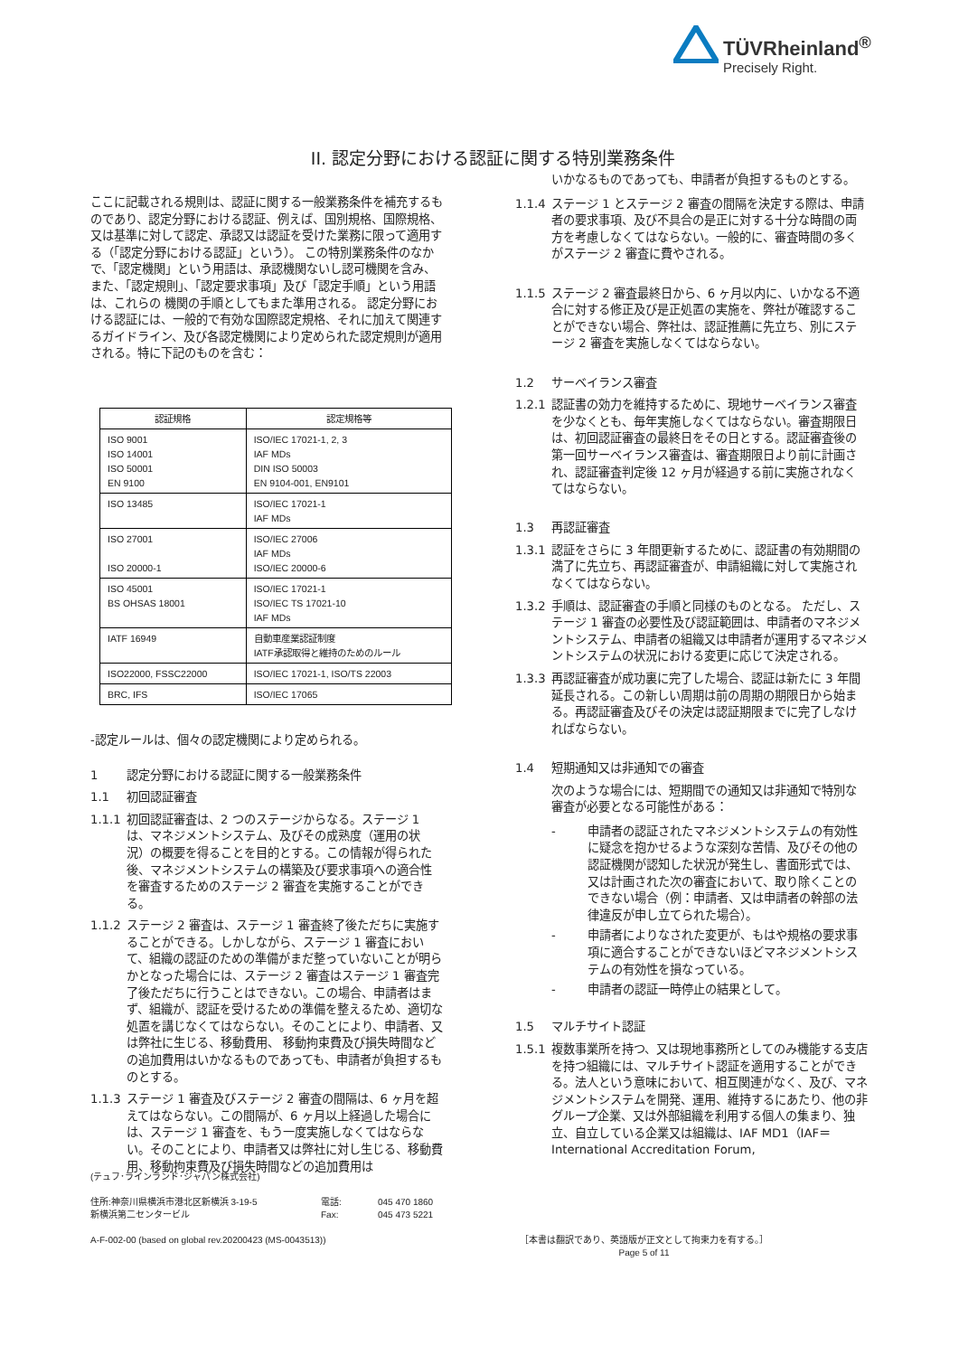TÜVRheinland<sup>®</sup>
Precisely Right.
II. 認定分野における認証に関する特別業務条件
ここに記載される規則は、認証に関する一般業務条件を補充するものであり、認定分野における認証、例えば、国別規格、国際規格、又は基準に対して認定、承認又は認証を受けた業務に限って適用する（「認定分野における認証」という）。 この特別業務条件のなかで、「認定機関」という用語は、承認機関ないし認可機関を含み、また、「認定規則」、「認定要求事項」及び「認定手順」という用語は、これらの 機関の手順としてもまた準用される。 認定分野における認証には、一般的で有効な国際認定規格、それに加えて関連するガイドライン、及び各認定機関により定められた認定規則が適用される。特に下記のものを含む：
| 認証規格 | 認定規格等 |
| --- | --- |
| ISO 9001 ISO 14001 ISO 50001 EN 9100 | ISO/IEC 17021-1, 2, 3 IAF MDs DIN ISO 50003 EN 9104-001, EN9101 |
| ISO 13485 | ISO/IEC 17021-1 IAF MDs |
| ISO 27001 ISO 20000-1 | ISO/IEC 27006 IAF MDs ISO/IEC 20000-6 |
| ISO 45001 BS OHSAS 18001 | ISO/IEC 17021-1 ISO/IEC TS 17021-10 IAF MDs |
| IATF 16949 | 自動車産業認証制度 IATF承認取得と維持のためのルール |
| ISO22000, FSSC22000 | ISO/IEC 17021-1, ISO/TS 22003 |
| BRC, IFS | ISO/IEC 17065 |
-認定ルールは、個々の認定機関により定められる。
1 認定分野における認証に関する一般業務条件
1.1 初回認証審査
1.1.1 初回認証審査は、2 つのステージからなる。ステージ 1 は、マネジメントシステム、及びその成熟度（運用の状況）の概要を得ることを目的とする。この情報が得られた後、マネジメントシステムの構築及び要求事項への適合性を審査するためのステージ 2 審査を実施することができる。
1.1.2 ステージ 2 審査は、ステージ 1 審査終了後ただちに実施することができる。しかしながら、ステージ 1 審査において、組織の認証のための準備がまだ整っていないことが明らかとなった場合には、ステージ 2 審査はステージ 1 審査完了後ただちに行うことはできない。この場合、申請者はまず、組織が、認証を受けるための準備を整えるため、適切な処置を講じなくてはならない。そのことにより、申請者、又は弊社に生じる、移動費用、 移動拘束費及び損失時間などの追加費用はいかなるものであっても、申請者が負担するものとする。
1.1.3 ステージ 1 審査及びステージ 2 審査の間隔は、6 ヶ月を超えてはならない。この間隔が、6 ヶ月以上経過した場合には、ステージ 1 審査を、もう一度実施しなくてはならない。そのことにより、申請者又は弊社に対し生じる、移動費用、移動拘束費及び損失時間などの追加費用は
いかなるものであっても、申請者が負担するものとする。
1.1.4 ステージ 1 とステージ 2 審査の間隔を決定する際は、申請者の要求事項、及び不具合の是正に対する十分な時間の両方を考慮しなくてはならない。一般的に、審査時間の多くがステージ 2 審査に費やされる。
1.1.5 ステージ 2 審査最終日から、6 ヶ月以内に、いかなる不適合に対する修正及び是正処置の実施を、弊社が確認することができない場合、弊社は、認証推薦に先立ち、別にステージ 2 審査を実施しなくてはならない。
1.2 サーベイランス審査
1.2.1 認証書の効力を維持するために、現地サーベイランス審査を少なくとも、毎年実施しなくてはならない。審査期限日は、初回認証審査の最終日をその日とする。認証審査後の第一回サーベイランス審査は、審査期限日より前に計画され、認証審査判定後 12 ヶ月が経過する前に実施されなくてはならない。
1.3 再認証審査
1.3.1 認証をさらに 3 年間更新するために、認証書の有効期間の満了に先立ち、再認証審査が、申請組織に対して実施されなくてはならない。
1.3.2 手順は、認証審査の手順と同様のものとなる。 ただし、ステージ 1 審査の必要性及び認証範囲は、申請者のマネジメントシステム、申請者の組織又は申請者が運用するマネジメントシステムの状況における変更に応じて決定される。
1.3.3 再認証審査が成功裏に完了した場合、認証は新たに 3 年間延長される。この新しい周期は前の周期の期限日から始まる。再認証審査及びその決定は認証期限までに完了しなければならない。
1.4 短期通知又は非通知での審査
次のような場合には、短期間での通知又は非通知で特別な審査が必要となる可能性がある：
- 申請者の認証されたマネジメントシステムの有効性に疑念を抱かせるような深刻な苦情、及びその他の認証機関が認知した状況が発生し、書面形式では、又は計画された次の審査において、取り除くことのできない場合（例：申請者、又は申請者の幹部の法律違反が申し立てられた場合）。
- 申請者によりなされた変更が、もはや規格の要求事項に適合することができないほどマネジメントシステムの有効性を損なっている。
- 申請者の認証一時停止の結果として。
1.5 マルチサイト認証
1.5.1 複数事業所を持つ、又は現地事務所としてのみ機能する支店を持つ組織には、マルチサイト認証を適用することができる。法人という意味において、相互関連がなく、及び、マネジメントシステムを開発、運用、維持するにあたり、他の非グループ企業、又は外部組織を利用する個人の集まり、独立、自立している企業又は組織は、IAF MD1（IAF＝International Accreditation Forum,
(テュフ･ラインランド･ジャパン株式会社)
住所:神奈川県横浜市港北区新横浜 3-19-5
新横浜第二センタービル
電話:
Fax:
045 470 1860
045 473 5221
A-F-002-00 (based on global rev.20200423 (MS-0043513))
［本書は翻訳であり、英語版が正文として拘束力を有する。］
Page 5 of 11